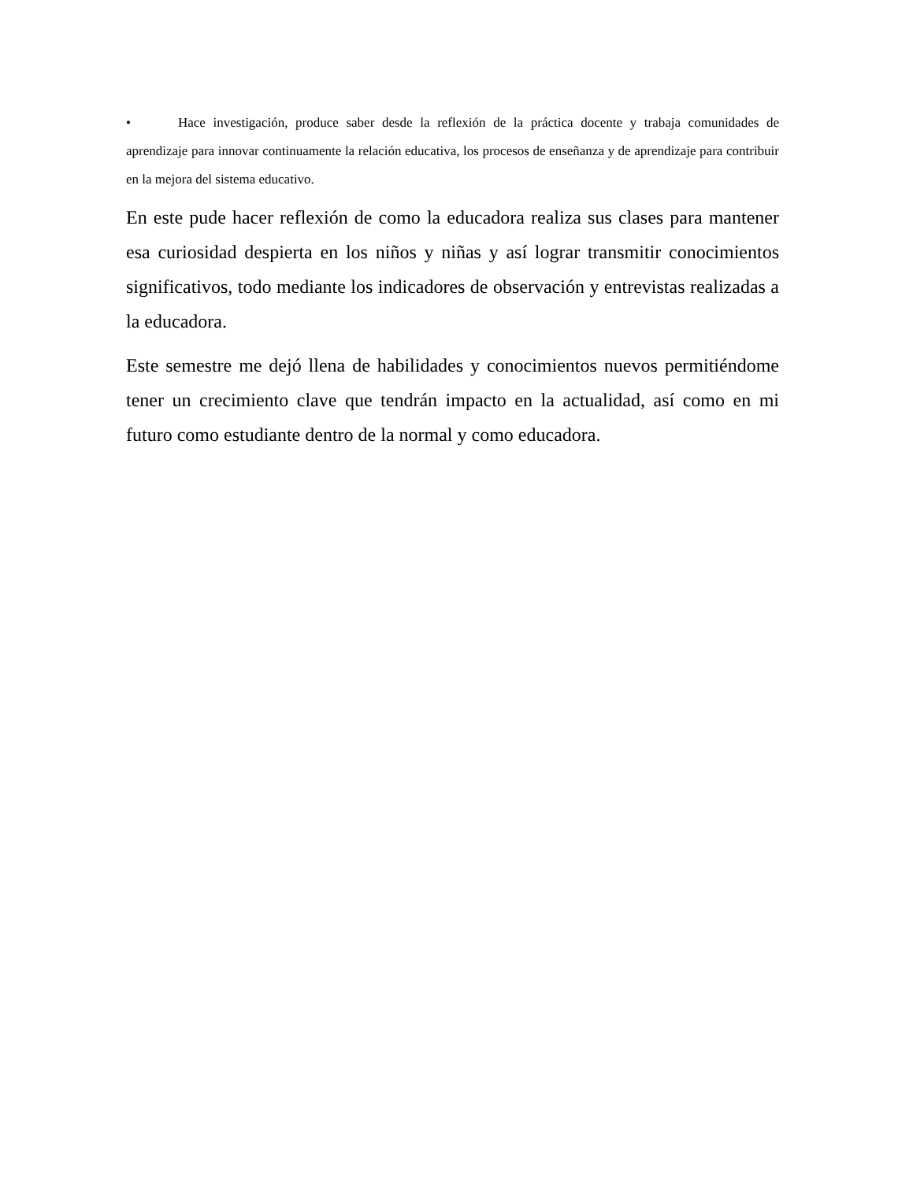• Hace investigación, produce saber desde la reflexión de la práctica docente y trabaja comunidades de aprendizaje para innovar continuamente la relación educativa, los procesos de enseñanza y de aprendizaje para contribuir en la mejora del sistema educativo.
En este pude hacer reflexión de como la educadora realiza sus clases para mantener esa curiosidad despierta en los niños y niñas y así lograr transmitir conocimientos significativos, todo mediante los indicadores de observación y entrevistas realizadas a la educadora.
Este semestre me dejó llena de habilidades y conocimientos nuevos permitiéndome tener un crecimiento clave que tendrán impacto en la actualidad, así como en mi futuro como estudiante dentro de la normal y como educadora.